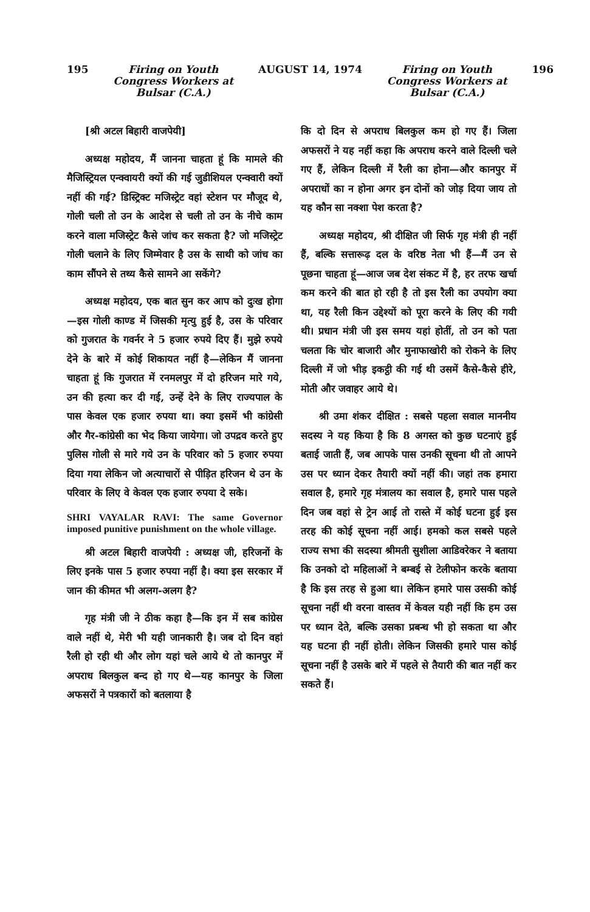195 Firing on Youth
Congress Workers at
Bulsar (C.A.) AUGUST 14, 1974 Firing on Youth
Congress Workers at
Bulsar (C.A.) 196
[श्री अटल बिहारी वाजपेयी]
अध्यक्ष महोदय, मैं जानना चाहता हूं कि मामले की मैजिस्ट्रियल एन्क्वायरी क्यों की गई जुडीशियल एन्क्वारी क्यों नहीं की गई? डिस्ट्रिक्ट मजिस्ट्रेट वहां स्टेशन पर मौजूद थे, गोली चली तो उन के आदेश से चली तो उन के नीचे काम करने वाला मजिस्ट्रेट कैसे जांच कर सकता है? जो मजिस्ट्रेट गोली चलाने के लिए जिम्मेवार है उस के साथी को जांच का काम सौंपने से तथ्य कैसे सामने आ सकेंगे?
अध्यक्ष महोदय, एक बात सुन कर आप को दुःख होगा—इस गोली काण्ड में जिसकी मृत्यु हुई है, उस के परिवार को गुजरात के गवर्नर ने 5 हजार रुपये दिए हैं। मुझे रुपये देने के बारे में कोई शिकायत नहीं है—लेकिन मैं जानना चाहता हूं कि गुजरात में रनमलपुर में दो हरिजन मारे गये, उन की हत्या कर दी गई, उन्हें देने के लिए राज्यपाल के पास केवल एक हजार रुपया था। क्या इसमें भी कांग्रेसी और गैर-कांग्रेसी का भेद किया जायेगा। जो उपद्रव करते हुए पुलिस गोली से मारे गये उन के परिवार को 5 हजार रुपया दिया गया लेकिन जो अत्याचारों से पीड़ित हरिजन थे उन के परिवार के लिए वे केवल एक हजार रुपया दे सके।
SHRI VAYALAR RAVI: The same Governor imposed punitive punishment on the whole village.
श्री अटल बिहारी वाजपेयी : अध्यक्ष जी, हरिजनों के लिए इनके पास 5 हजार रुपया नहीं है। क्या इस सरकार में जान की कीमत भी अलग-अलग है?
गृह मंत्री जी ने ठीक कहा है—कि इन में सब कांग्रेस वाले नहीं थे, मेरी भी यही जानकारी है। जब दो दिन वहां रैली हो रही थी और लोग यहां चले आये थे तो कानपुर में अपराध बिलकुल बन्द हो गए थे—यह कानपुर के जिला अफसरों ने पत्रकारों को बतलाया है
कि दो दिन से अपराध बिलकुल कम हो गए हैं। जिला अफसरों ने यह नहीं कहा कि अपराध करने वाले दिल्ली चले गए हैं, लेकिन दिल्ली में रैली का होना—और कानपुर में अपराधों का न होना अगर इन दोनों को जोड़ दिया जाय तो यह कौन सा नक्शा पेश करता है?
अध्यक्ष महोदय, श्री दीक्षित जी सिर्फ गृह मंत्री ही नहीं हैं, बल्कि सत्तारूढ़ दल के वरिष्ठ नेता भी हैं—मैं उन से पूछना चाहता हूं—आज जब देश संकट में है, हर तरफ खर्चा कम करने की बात हो रही है तो इस रैली का उपयोग क्या था, यह रैली किन उद्देश्यों को पूरा करने के लिए की गयी थी। प्रधान मंत्री जी इस समय यहां होतीं, तो उन को पता चलता कि चोर बाजारी और मुनाफाखोरी को रोकने के लिए दिल्ली में जो भीड़ इकट्ठी की गई थी उसमें कैसे-कैसे हीरे, मोती और जवाहर आये थे।
श्री उमा शंकर दीक्षित : सबसे पहला सवाल माननीय सदस्य ने यह किया है कि 8 अगस्त को कुछ घटनाएं हुई बताई जाती हैं, जब आपके पास उनकी सूचना थी तो आपने उस पर ध्यान देकर तैयारी क्यों नहीं की। जहां तक हमारा सवाल है, हमारे गृह मंत्रालय का सवाल है, हमारे पास पहले दिन जब वहां से ट्रेन आई तो रास्ते में कोई घटना हुई इस तरह की कोई सूचना नहीं आई। हमको कल सबसे पहले राज्य सभा की सदस्या श्रीमती सुशीला आडिवरेकर ने बताया कि उनको दो महिलाओं ने बम्बई से टेलीफोन करके बताया है कि इस तरह से हुआ था। लेकिन हमारे पास उसकी कोई सूचना नहीं थी वरना वास्तव में केवल यही नहीं कि हम उस पर ध्यान देते, बल्कि उसका प्रबन्ध भी हो सकता था और यह घटना ही नहीं होती। लेकिन जिसकी हमारे पास कोई सूचना नहीं है उसके बारे में पहले से तैयारी की बात नहीं कर सकते हैं।